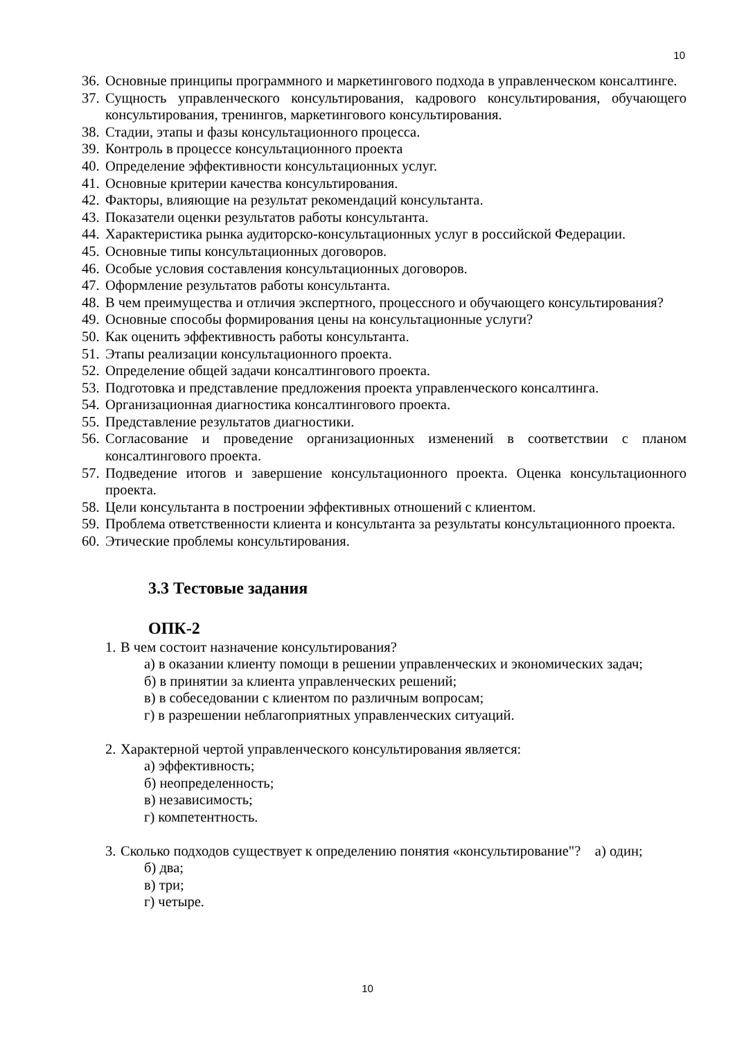10
36. Основные принципы программного и маркетингового подхода в управленческом консалтинге.
37. Сущность управленческого консультирования, кадрового консультирования, обучающего консультирования, тренингов, маркетингового консультирования.
38. Стадии, этапы и фазы консультационного процесса.
39. Контроль в процессе консультационного проекта
40. Определение эффективности консультационных услуг.
41. Основные критерии качества консультирования.
42. Факторы, влияющие на результат рекомендаций консультанта.
43. Показатели оценки результатов работы консультанта.
44. Характеристика рынка аудиторско-консультационных услуг в российской Федерации.
45. Основные типы консультационных договоров.
46. Особые условия составления консультационных договоров.
47. Оформление результатов работы консультанта.
48. В чем преимущества и отличия экспертного, процессного и обучающего консультирования?
49. Основные способы формирования цены на консультационные услуги?
50. Как оценить эффективность работы консультанта.
51. Этапы реализации консультационного проекта.
52. Определение общей задачи консалтингового проекта.
53. Подготовка и представление предложения проекта управленческого консалтинга.
54. Организационная диагностика консалтингового проекта.
55. Представление результатов диагностики.
56. Согласование и проведение организационных изменений в соответствии с планом консалтингового проекта.
57. Подведение итогов и завершение консультационного проекта. Оценка консультационного проекта.
58. Цели консультанта в построении эффективных отношений с клиентом.
59. Проблема ответственности клиента и консультанта за результаты консультационного проекта.
60. Этические проблемы консультирования.
3.3 Тестовые задания
ОПК-2
1. В чем состоит назначение консультирования?
а) в оказании клиенту помощи в решении управленческих и экономических задач;
б) в принятии за клиента управленческих решений;
в) в собеседовании с клиентом по различным вопросам;
г) в разрешении неблагоприятных управленческих ситуаций.
2. Характерной чертой управленческого консультирования является:
а) эффективность;
б) неопределенность;
в) независимость;
г) компетентность.
3. Сколько подходов существует к определению понятия «консультирование"? а) один;
б) два;
в) три;
г) четыре.
10